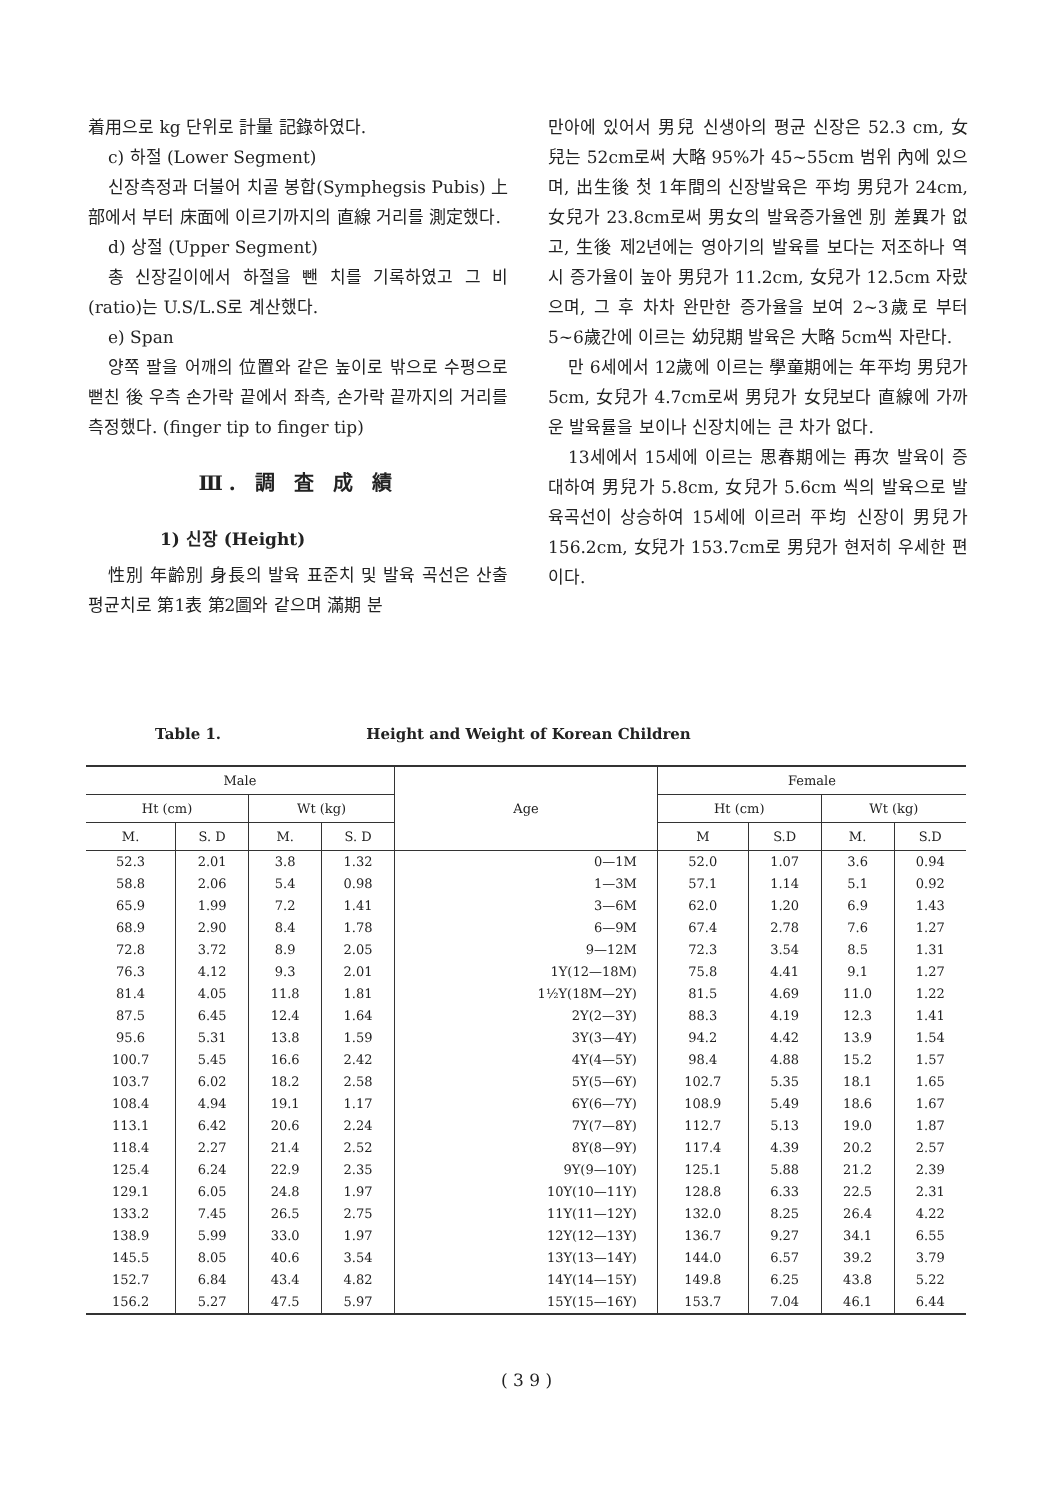着用으로 kg 단위로 計量 記錄하였다.
c) 하절 (Lower Segment)
신장측정과 더불어 치골 봉합(Symphegsis Pubis) 上部에서 부터 床面에 이르기까지의 直線 거리를 測定했다.
d) 상절 (Upper Segment)
총 신장길이에서 하절을 뺀 치를 기록하였고 그 비 (ratio)는 U.S/L.S로 계산했다.
e) Span
양쪽 팔을 어깨의 位置와 같은 높이로 밖으로 수평으로 뻗친 後 우측 손가락 끝에서 좌측, 손가락 끝까지의 거리를 측정했다. (finger tip to finger tip)
Ⅲ. 調 査 成 績
1) 신장 (Height)
性別 年齡別 身長의 발육 표준치 및 발육 곡선은 산출 평균치로 第1表 第2圖와 같으며 滿期 분
만아에 있어서 男兒 신생아의 평균 신장은 52.3 cm, 女兒는 52cm로써 大略 95%가 45~55cm 범위 內에 있으며, 出生後 첫 1年間의 신장발육은 平均 男兒가 24cm, 女兒가 23.8cm로써 男女의 발육증가율엔 別 差異가 없고, 生後 제2년에는 영아기의 발육를 보다는 저조하나 역시 증가율이 높아 男兒가 11.2cm, 女兒가 12.5cm 자랐으며, 그 후 차차 완만한 증가율을 보여 2~3歲로 부터 5~6歲간에 이르는 幼兒期 발육은 大略 5cm씩 자란다.
만 6세에서 12歲에 이르는 學童期에는 年平均 男兒가 5cm, 女兒가 4.7cm로써 男兒가 女兒보다 直線에 가까운 발육률을 보이나 신장치에는 큰 차가 없다.
13세에서 15세에 이르는 思春期에는 再次 발육이 증대하여 男兒가 5.8cm, 女兒가 5.6cm 씩의 발육으로 발육곡선이 상승하여 15세에 이르러 平均 신장이 男兒가 156.2cm, 女兒가 153.7cm로 男兒가 현저히 우세한 편이다.
Table 1. Height and Weight of Korean Children
| Male | | | | Age | Female | | | |
| --- | --- | --- | --- | --- | --- | --- | --- | --- |
| Ht (cm) | | Wt (kg) | | | Ht (cm) | | Wt (kg) | |
| M. | S. D | M. | S. D | | M | S.D | M. | S.D |
| 52.3 | 2.01 | 3.8 | 1.32 | 0—1M | 52.0 | 1.07 | 3.6 | 0.94 |
| 58.8 | 2.06 | 5.4 | 0.98 | 1—3M | 57.1 | 1.14 | 5.1 | 0.92 |
| 65.9 | 1.99 | 7.2 | 1.41 | 3—6M | 62.0 | 1.20 | 6.9 | 1.43 |
| 68.9 | 2.90 | 8.4 | 1.78 | 6—9M | 67.4 | 2.78 | 7.6 | 1.27 |
| 72.8 | 3.72 | 8.9 | 2.05 | 9—12M | 72.3 | 3.54 | 8.5 | 1.31 |
| 76.3 | 4.12 | 9.3 | 2.01 | 1Y(12—18M) | 75.8 | 4.41 | 9.1 | 1.27 |
| 81.4 | 4.05 | 11.8 | 1.81 | 1½Y(18M—2Y) | 81.5 | 4.69 | 11.0 | 1.22 |
| 87.5 | 6.45 | 12.4 | 1.64 | 2Y(2—3Y) | 88.3 | 4.19 | 12.3 | 1.41 |
| 95.6 | 5.31 | 13.8 | 1.59 | 3Y(3—4Y) | 94.2 | 4.42 | 13.9 | 1.54 |
| 100.7 | 5.45 | 16.6 | 2.42 | 4Y(4—5Y) | 98.4 | 4.88 | 15.2 | 1.57 |
| 103.7 | 6.02 | 18.2 | 2.58 | 5Y(5—6Y) | 102.7 | 5.35 | 18.1 | 1.65 |
| 108.4 | 4.94 | 19.1 | 1.17 | 6Y(6—7Y) | 108.9 | 5.49 | 18.6 | 1.67 |
| 113.1 | 6.42 | 20.6 | 2.24 | 7Y(7—8Y) | 112.7 | 5.13 | 19.0 | 1.87 |
| 118.4 | 2.27 | 21.4 | 2.52 | 8Y(8—9Y) | 117.4 | 4.39 | 20.2 | 2.57 |
| 125.4 | 6.24 | 22.9 | 2.35 | 9Y(9—10Y) | 125.1 | 5.88 | 21.2 | 2.39 |
| 129.1 | 6.05 | 24.8 | 1.97 | 10Y(10—11Y) | 128.8 | 6.33 | 22.5 | 2.31 |
| 133.2 | 7.45 | 26.5 | 2.75 | 11Y(11—12Y) | 132.0 | 8.25 | 26.4 | 4.22 |
| 138.9 | 5.99 | 33.0 | 1.97 | 12Y(12—13Y) | 136.7 | 9.27 | 34.1 | 6.55 |
| 145.5 | 8.05 | 40.6 | 3.54 | 13Y(13—14Y) | 144.0 | 6.57 | 39.2 | 3.79 |
| 152.7 | 6.84 | 43.4 | 4.82 | 14Y(14—15Y) | 149.8 | 6.25 | 43.8 | 5.22 |
| 156.2 | 5.27 | 47.5 | 5.97 | 15Y(15—16Y) | 153.7 | 7.04 | 46.1 | 6.44 |
( 3 9 )